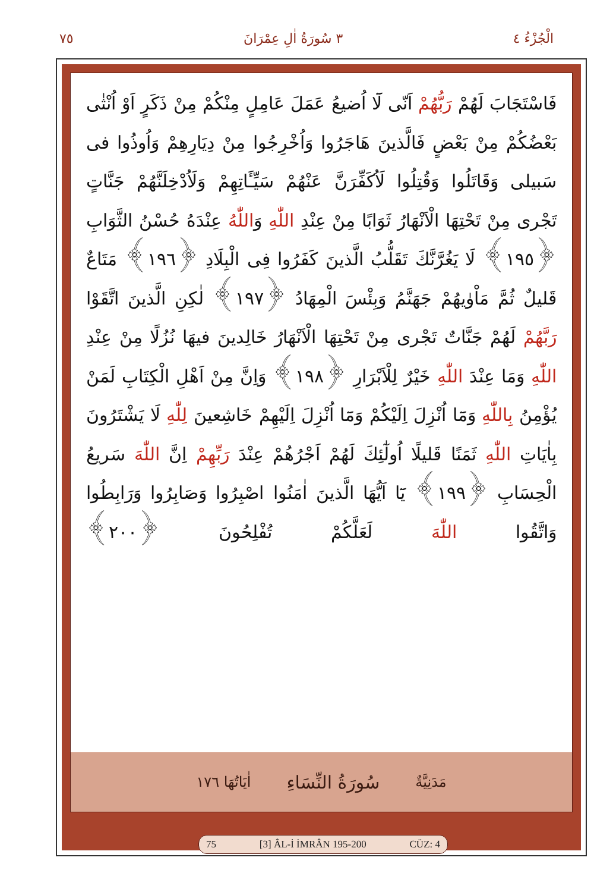الْجُزْءُ ٤ ٣ سُورَةُ اٰلِ عِمْرَانَ ٧٥
فَاسْتَجَابَ لَهُمْ رَبُّهُمْ اَنّى لَٓا اُضيعُ عَمَلَ عَامِلٍ مِنْكُمْ مِنْ ذَكَرٍ اَوْ اُنْثٰى بَعْضُكُمْ مِنْ بَعْضٍ فَالَّذينَ هَاجَرُوا وَاُخْرِجُوا مِنْ دِيَارِهِمْ وَاُوذُوا فى سَبيلى وَقَاتَلُوا وَقُتِلُوا لَاُكَفِّرَنَّ عَنْهُمْ سَيِّـَٔاتِهِمْ وَلَاُدْخِلَنَّهُمْ جَنَّاتٍ تَجْرى مِنْ تَحْتِهَا الْاَنْهَارُ ثَوَابًا مِنْ عِنْدِ اللّٰهِ وَاللّٰهُ عِنْدَهُ حُسْنُ الثَّوَابِ ﴿١٩٥﴾ لَا يَغُرَّنَّكَ تَقَلُّبُ الَّذينَ كَفَرُوا فِى الْبِلَادِ ﴿١٩٦﴾ مَتَاعٌ قَليلٌ ثُمَّ مَاْوٰيهُمْ جَهَنَّمُ وَبِئْسَ الْمِهَادُ ﴿١٩٧﴾ لٰكِنِ الَّذينَ اتَّقَوْا رَبَّهُمْ لَهُمْ جَنَّاتٌ تَجْرى مِنْ تَحْتِهَا الْاَنْهَارُ خَالِدينَ فيهَا نُزُلًا مِنْ عِنْدِ اللّٰهِ وَمَا عِنْدَ اللّٰهِ خَيْرٌ لِلْاَبْرَارِ ﴿١٩٨﴾ وَاِنَّ مِنْ اَهْلِ الْكِتَابِ لَمَنْ يُؤْمِنُ بِاللّٰهِ وَمَٓا اُنْزِلَ اِلَيْكُمْ وَمَٓا اُنْزِلَ اِلَيْهِمْ خَاشِعينَ لِلّٰهِ لَا يَشْتَرُونَ بِاٰيَاتِ اللّٰهِ ثَمَنًا قَليلًا اُولٰٓئِكَ لَهُمْ اَجْرُهُمْ عِنْدَ رَبِّهِمْ اِنَّ اللّٰهَ سَريعُ الْحِسَابِ ﴿١٩٩﴾ يَٓا اَيُّهَا الَّذينَ اٰمَنُوا اصْبِرُوا وَصَابِرُوا وَرَابِطُوا وَاتَّقُوا اللّٰهَ لَعَلَّكُمْ تُفْلِحُونَ ﴿٢٠٠﴾
مَدَنِيَّةٌ سُورَةُ النِّسَاءِ اٰيَاتُهَا ١٧٦
75 [3] ÂL-İ İMRÂN 195-200 CÜZ: 4